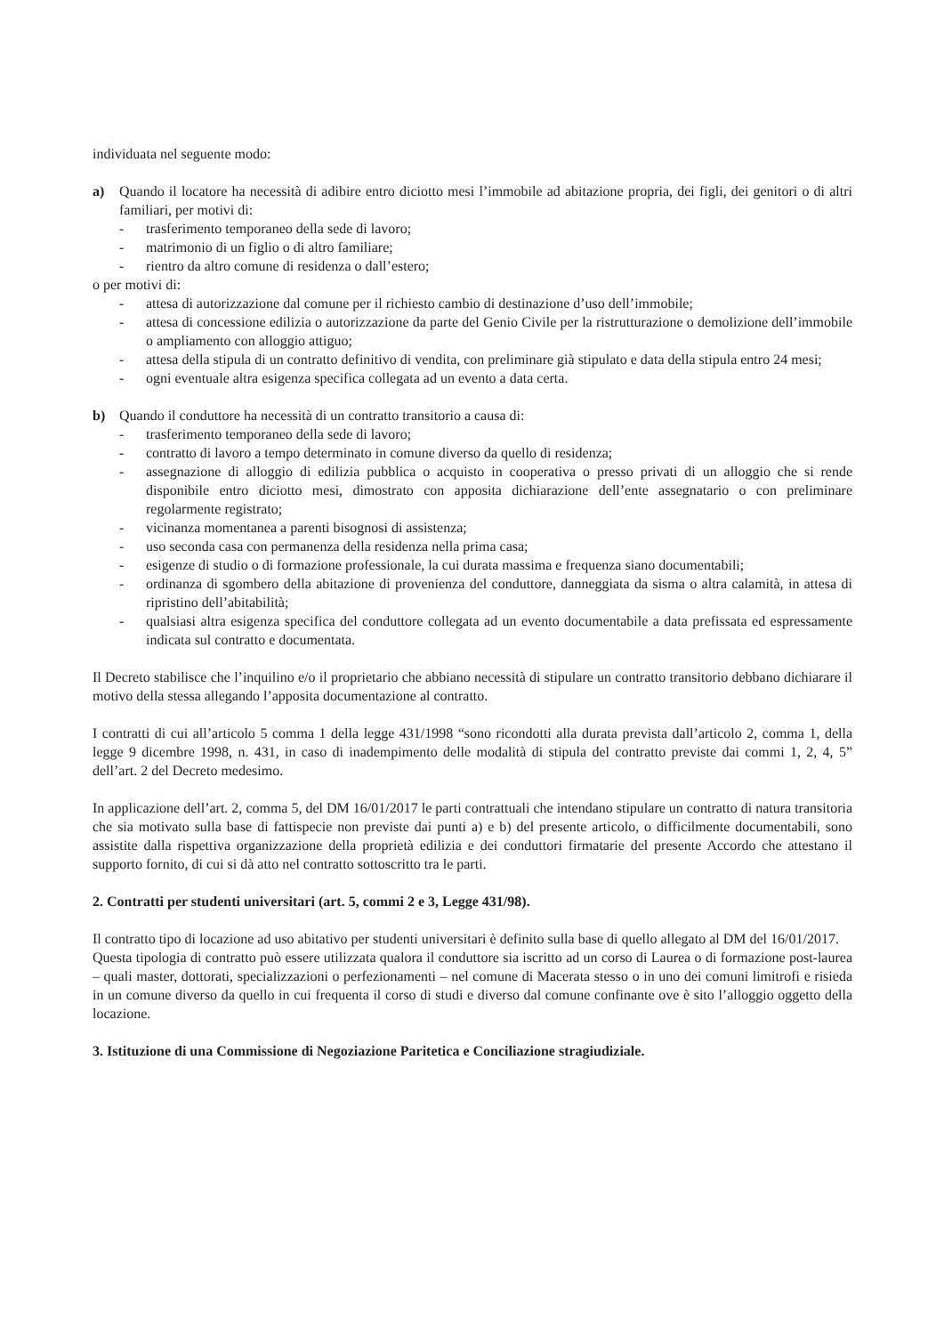individuata nel seguente modo:
a) Quando il locatore ha necessità di adibire entro diciotto mesi l’immobile ad abitazione propria, dei figli, dei genitori o di altri familiari, per motivi di:
- trasferimento temporaneo della sede di lavoro;
- matrimonio di un figlio o di altro familiare;
- rientro da altro comune di residenza o dall’estero;
o per motivi di:
- attesa di autorizzazione dal comune per il richiesto cambio di destinazione d’uso dell’immobile;
- attesa di concessione edilizia o autorizzazione da parte del Genio Civile per la ristrutturazione o demolizione dell’immobile o ampliamento con alloggio attiguo;
- attesa della stipula di un contratto definitivo di vendita, con preliminare già stipulato e data della stipula entro 24 mesi;
- ogni eventuale altra esigenza specifica collegata ad un evento a data certa.
b) Quando il conduttore ha necessità di un contratto transitorio a causa di:
- trasferimento temporaneo della sede di lavoro;
- contratto di lavoro a tempo determinato in comune diverso da quello di residenza;
- assegnazione di alloggio di edilizia pubblica o acquisto in cooperativa o presso privati di un alloggio che si rende disponibile entro diciotto mesi, dimostrato con apposita dichiarazione dell’ente assegnatario o con preliminare regolarmente registrato;
- vicinanza momentanea a parenti bisognosi di assistenza;
- uso seconda casa con permanenza della residenza nella prima casa;
- esigenze di studio o di formazione professionale, la cui durata massima e frequenza siano documentabili;
- ordinanza di sgombero della abitazione di provenienza del conduttore, danneggiata da sisma o altra calamità, in attesa di ripristino dell’abitabilità;
- qualsiasi altra esigenza specifica del conduttore collegata ad un evento documentabile a data prefissata ed espressamente indicata sul contratto e documentata.
Il Decreto stabilisce che l’inquilino e/o il proprietario che abbiano necessità di stipulare un contratto transitorio debbano dichiarare il motivo della stessa allegando l’apposita documentazione al contratto.
I contratti di cui all’articolo 5 comma 1 della legge 431/1998 “sono ricondotti alla durata prevista dall’articolo 2, comma 1, della legge 9 dicembre 1998, n. 431, in caso di inadempimento delle modalità di stipula del contratto previste dai commi 1, 2, 4, 5” dell’art. 2 del Decreto medesimo.
In applicazione dell’art. 2, comma 5, del DM 16/01/2017 le parti contrattuali che intendano stipulare un contratto di natura transitoria che sia motivato sulla base di fattispecie non previste dai punti a) e b) del presente articolo, o difficilmente documentabili, sono assistite dalla rispettiva organizzazione della proprietà edilizia e dei conduttori firmatarie del presente Accordo che attestano il supporto fornito, di cui si dà atto nel contratto sottoscritto tra le parti.
2. Contratti per studenti universitari (art. 5, commi 2 e 3, Legge 431/98).
Il contratto tipo di locazione ad uso abitativo per studenti universitari è definito sulla base di quello allegato al DM del 16/01/2017.
Questa tipologia di contratto può essere utilizzata qualora il conduttore sia iscritto ad un corso di Laurea o di formazione post-laurea – quali master, dottorati, specializzazioni o perfezionamenti – nel comune di Macerata stesso o in uno dei comuni limitrofi e risieda in un comune diverso da quello in cui frequenta il corso di studi e diverso dal comune confinante ove è sito l’alloggio oggetto della locazione.
3. Istituzione di una Commissione di Negoziazione Paritetica e Conciliazione stragiudiziale.